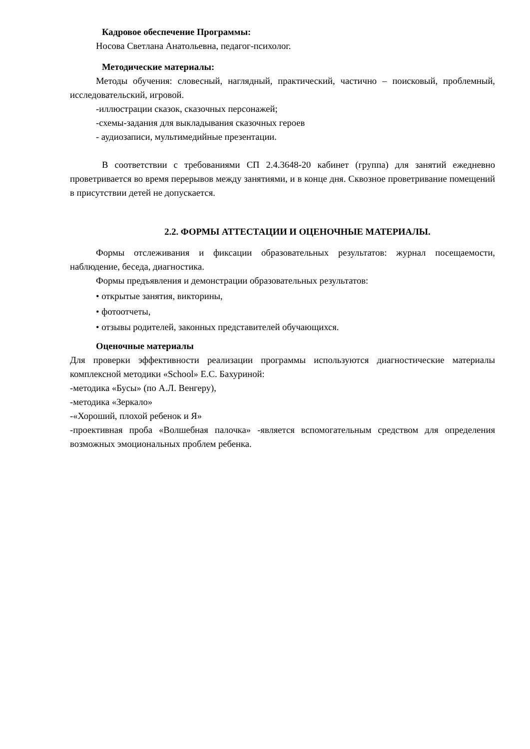Кадровое обеспечение Программы:
Носова Светлана Анатольевна, педагог-психолог.
Методические материалы:
Методы обучения: словесный, наглядный, практический, частично – поисковый, проблемный, исследовательский, игровой.
-иллюстрации сказок, сказочных персонажей;
-схемы-задания для выкладывания сказочных героев
- аудиозаписи, мультимедийные презентации.
В соответствии с требованиями СП 2.4.3648-20 кабинет (группа) для занятий ежедневно проветривается во время перерывов между занятиями, и в конце дня. Сквозное проветривание помещений в присутствии детей не допускается.
2.2. ФОРМЫ АТТЕСТАЦИИ И ОЦЕНОЧНЫЕ МАТЕРИАЛЫ.
Формы отслеживания и фиксации образовательных результатов: журнал посещаемости, наблюдение, беседа, диагностика.
Формы предъявления и демонстрации образовательных результатов:
• открытые занятия, викторины,
• фотоотчеты,
• отзывы родителей, законных представителей обучающихся.
Оценочные материалы
Для проверки эффективности реализации программы используются диагностические материалы комплексной методики «School» Е.С. Бахуриной:
-методика «Бусы» (по А.Л. Венгеру),
-методика «Зеркало»
-«Хороший, плохой ребенок и Я»
-проективная проба «Волшебная палочка» -является вспомогательным средством для определения возможных эмоциональных проблем ребенка.